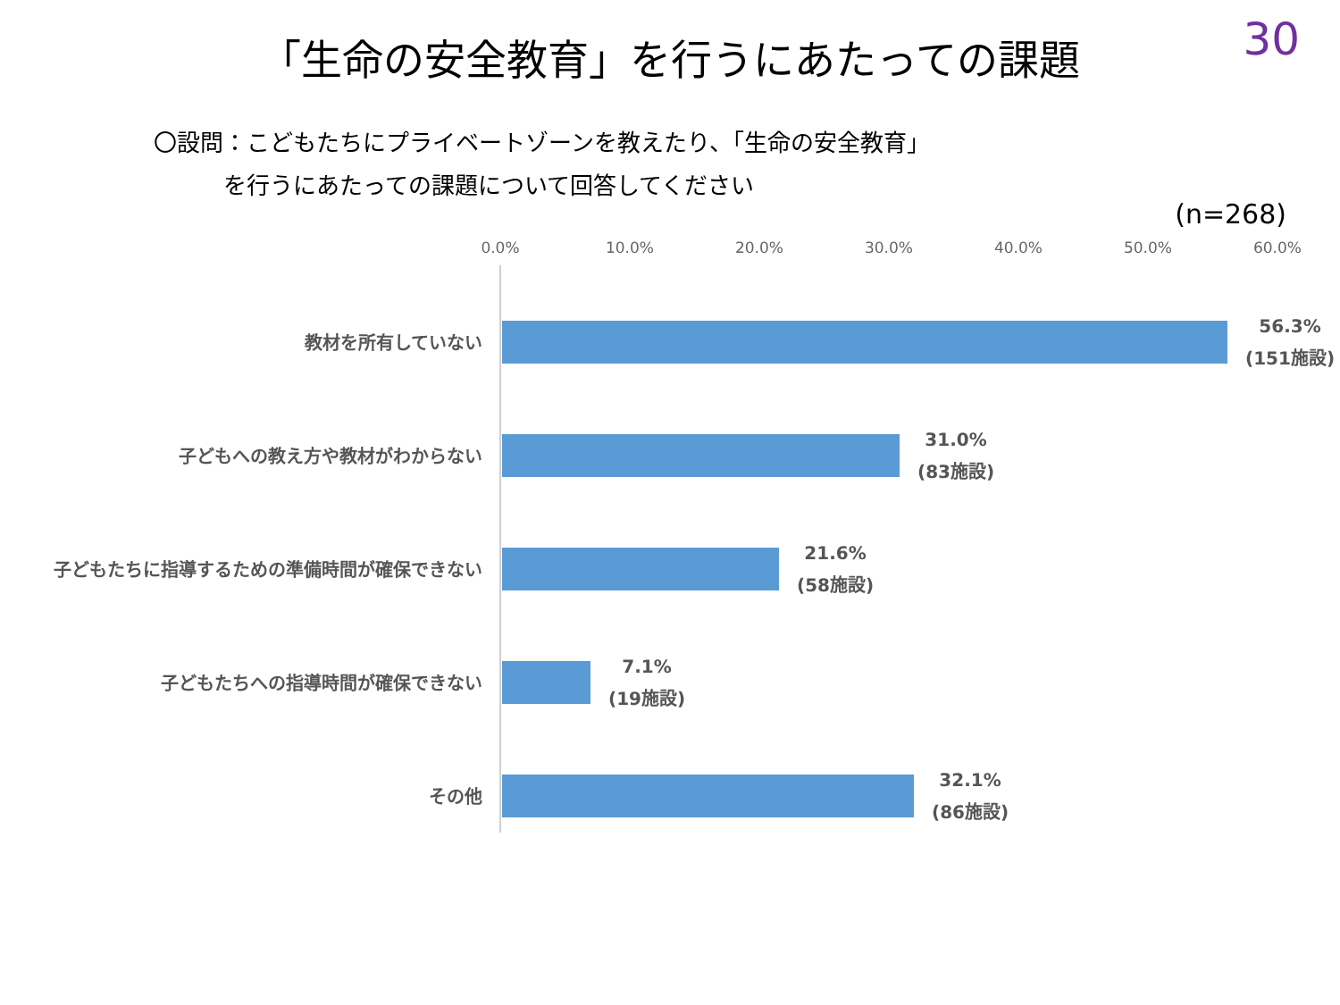30
「生命の安全教育」を行うにあたっての課題
〇設問：こどもたちにプライベートゾーンを教えたり、「生命の安全教育」
   を行うにあたっての課題について回答してください
(n=268)
0.0% 10.0% 20.0% 30.0% 40.0% 50.0% 60.0%
教材を所有していない
56.3%
(151施設)
子どもへの教え方や教材がわからない
31.0%
(83施設)
子どもたちに指導するための準備時間が確保できない
21.6%
(58施設)
子どもたちへの指導時間が確保できない
7.1%
(19施設)
その他
32.1%
(86施設)